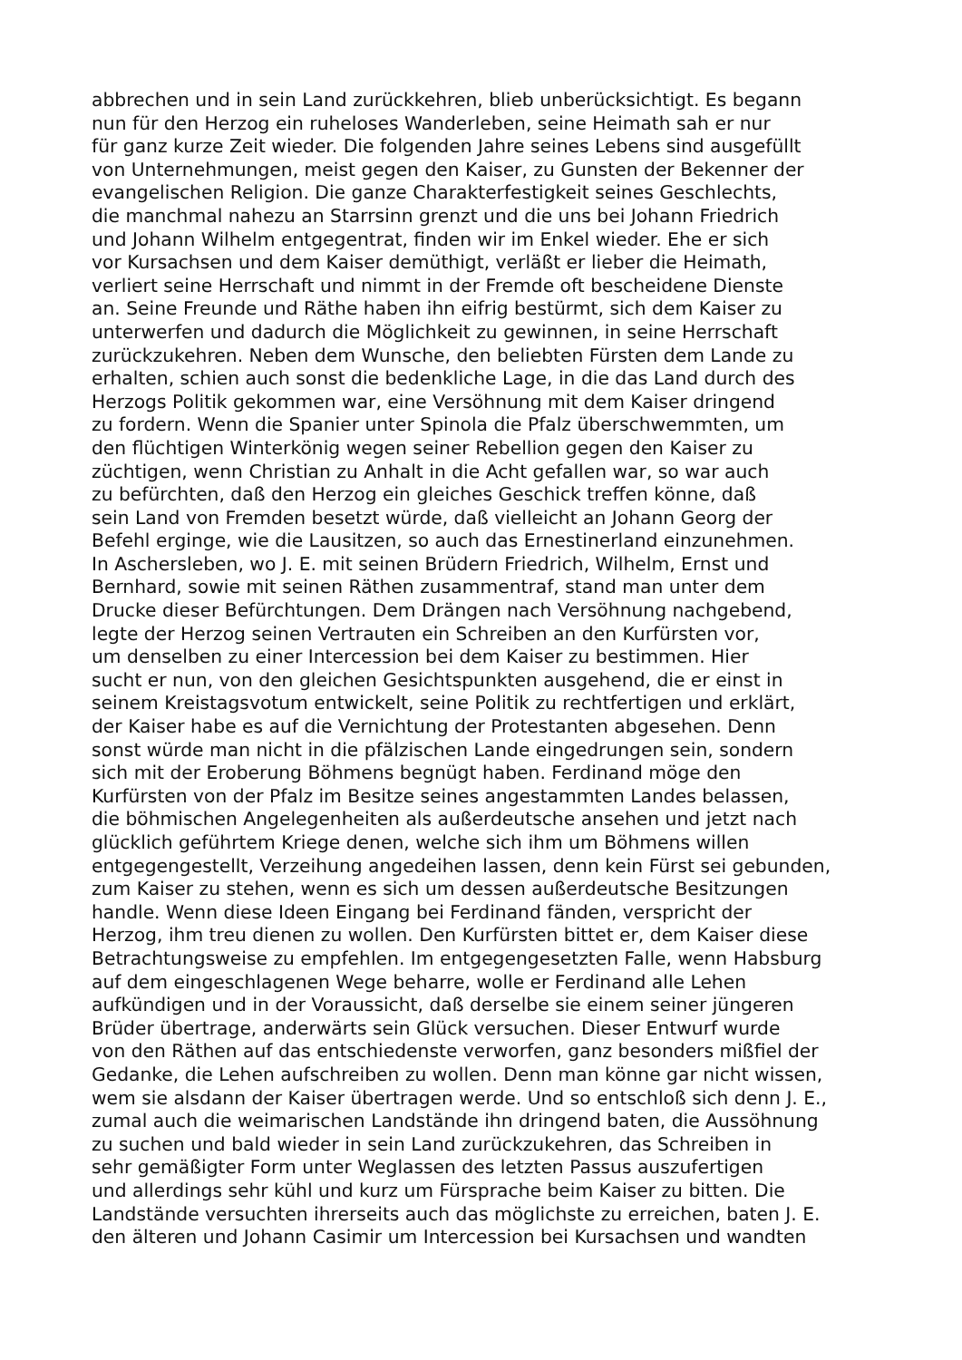abbrechen und in sein Land zurückkehren, blieb unberücksichtigt. Es begann
nun für den Herzog ein ruheloses Wanderleben, seine Heimath sah er nur
für ganz kurze Zeit wieder. Die folgenden Jahre seines Lebens sind ausgefüllt
von Unternehmungen, meist gegen den Kaiser, zu Gunsten der Bekenner der
evangelischen Religion. Die ganze Charakterfestigkeit seines Geschlechts,
die manchmal nahezu an Starrsinn grenzt und die uns bei Johann Friedrich
und Johann Wilhelm entgegentrat, finden wir im Enkel wieder. Ehe er sich
vor Kursachsen und dem Kaiser demüthigt, verläßt er lieber die Heimath,
verliert seine Herrschaft und nimmt in der Fremde oft bescheidene Dienste
an. Seine Freunde und Räthe haben ihn eifrig bestürmt, sich dem Kaiser zu
unterwerfen und dadurch die Möglichkeit zu gewinnen, in seine Herrschaft
zurückzukehren. Neben dem Wunsche, den beliebten Fürsten dem Lande zu
erhalten, schien auch sonst die bedenkliche Lage, in die das Land durch des
Herzogs Politik gekommen war, eine Versöhnung mit dem Kaiser dringend
zu fordern. Wenn die Spanier unter Spinola die Pfalz überschwemmten, um
den flüchtigen Winterkönig wegen seiner Rebellion gegen den Kaiser zu
züchtigen, wenn Christian zu Anhalt in die Acht gefallen war, so war auch
zu befürchten, daß den Herzog ein gleiches Geschick treffen könne, daß
sein Land von Fremden besetzt würde, daß vielleicht an Johann Georg der
Befehl erginge, wie die Lausitzen, so auch das Ernestinerland einzunehmen.
In Aschersleben, wo J. E. mit seinen Brüdern Friedrich, Wilhelm, Ernst und
Bernhard, sowie mit seinen Räthen zusammentraf, stand man unter dem
Drucke dieser Befürchtungen. Dem Drängen nach Versöhnung nachgebend,
legte der Herzog seinen Vertrauten ein Schreiben an den Kurfürsten vor,
um denselben zu einer Intercession bei dem Kaiser zu bestimmen. Hier
sucht er nun, von den gleichen Gesichtspunkten ausgehend, die er einst in
seinem Kreistagsvotum entwickelt, seine Politik zu rechtfertigen und erklärt,
der Kaiser habe es auf die Vernichtung der Protestanten abgesehen. Denn
sonst würde man nicht in die pfälzischen Lande eingedrungen sein, sondern
sich mit der Eroberung Böhmens begnügt haben. Ferdinand möge den
Kurfürsten von der Pfalz im Besitze seines angestammten Landes belassen,
die böhmischen Angelegenheiten als außerdeutsche ansehen und jetzt nach
glücklich geführtem Kriege denen, welche sich ihm um Böhmens willen
entgegengestellt, Verzeihung angedeihen lassen, denn kein Fürst sei gebunden,
zum Kaiser zu stehen, wenn es sich um dessen außerdeutsche Besitzungen
handle. Wenn diese Ideen Eingang bei Ferdinand fänden, verspricht der
Herzog, ihm treu dienen zu wollen. Den Kurfürsten bittet er, dem Kaiser diese
Betrachtungsweise zu empfehlen. Im entgegengesetzten Falle, wenn Habsburg
auf dem eingeschlagenen Wege beharre, wolle er Ferdinand alle Lehen
aufkündigen und in der Voraussicht, daß derselbe sie einem seiner jüngeren
Brüder übertrage, anderwärts sein Glück versuchen. Dieser Entwurf wurde
von den Räthen auf das entschiedenste verworfen, ganz besonders mißfiel der
Gedanke, die Lehen aufschreiben zu wollen. Denn man könne gar nicht wissen,
wem sie alsdann der Kaiser übertragen werde. Und so entschloß sich denn J. E.,
zumal auch die weimarischen Landstände ihn dringend baten, die Aussöhnung
zu suchen und bald wieder in sein Land zurückzukehren, das Schreiben in
sehr gemäßigter Form unter Weglassen des letzten Passus auszufertigen
und allerdings sehr kühl und kurz um Fürsprache beim Kaiser zu bitten. Die
Landstände versuchten ihrerseits auch das möglichste zu erreichen, baten J. E.
den älteren und Johann Casimir um Intercession bei Kursachsen und wandten